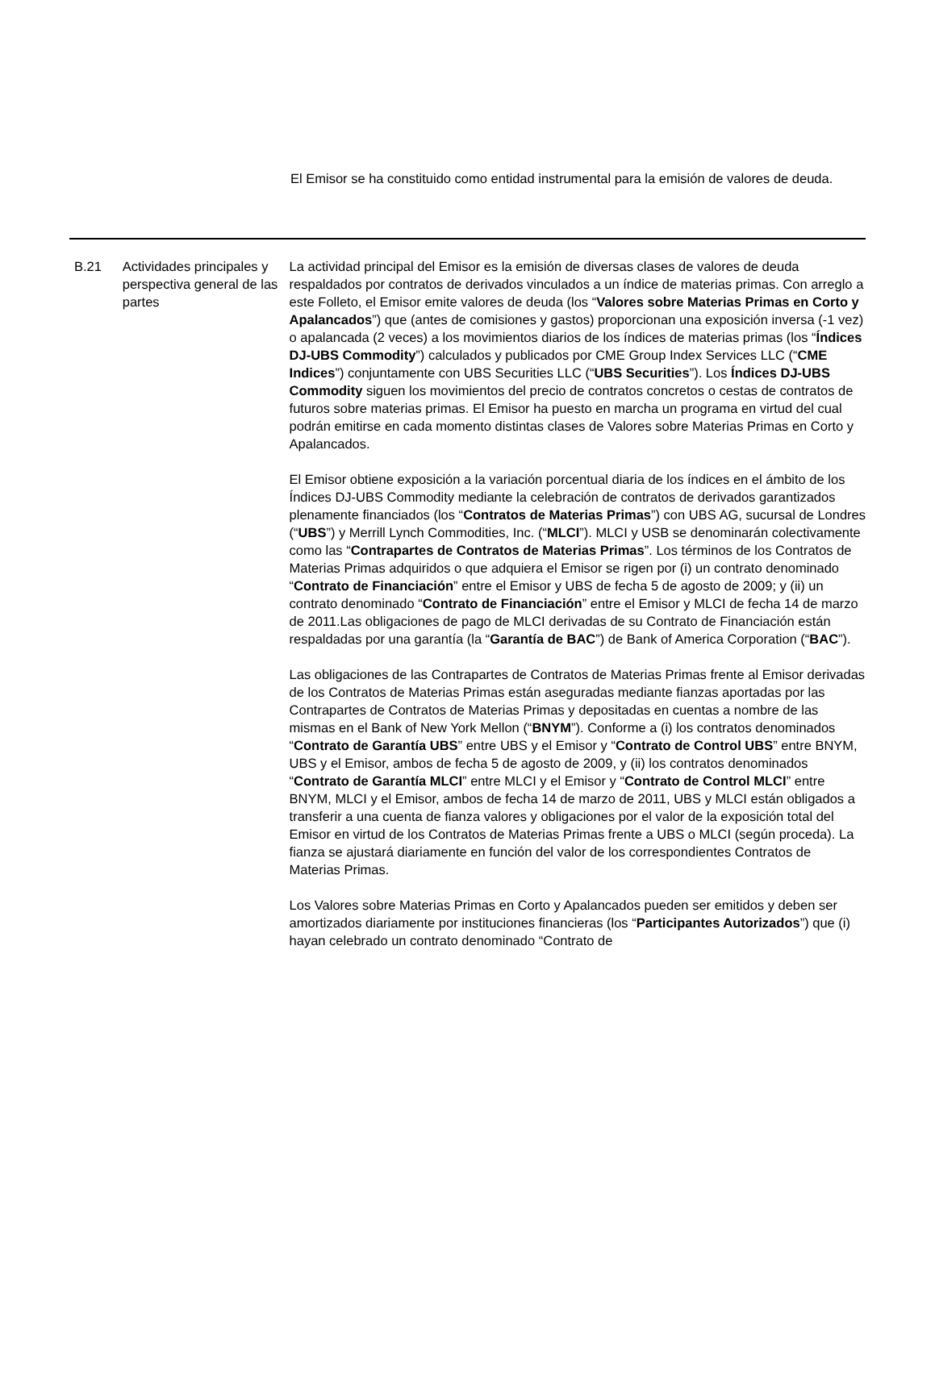El Emisor se ha constituido como entidad instrumental para la emisión de valores de deuda.
| B.21 | Actividades principales y perspectiva general de las partes | La actividad principal del Emisor es la emisión de diversas clases de valores de deuda respaldados por contratos de derivados vinculados a un índice de materias primas. Con arreglo a este Folleto, el Emisor emite valores de deuda (los “ Valores sobre Materias Primas en Corto y Apalancados ”) que (antes de comisiones y gastos) proporcionan una exposición inversa (-1 vez) o apalancada (2 veces) a los movimientos diarios de los índices de materias primas (los “ Índices DJ-UBS Commodity ”) calculados y publicados por CME Group Index Services LLC (“ CME Indices ”) conjuntamente con UBS Securities LLC (“ UBS Securities ”). Los Índices DJ-UBS Commodity siguen los movimientos del precio de contratos concretos o cestas de contratos de futuros sobre materias primas. El Emisor ha puesto en marcha un programa en virtud del cual podrán emitirse en cada momento distintas clases de Valores sobre Materias Primas en Corto y Apalancados. El Emisor obtiene exposición a la variación porcentual diaria de los índices en el ámbito de los Índices DJ-UBS Commodity mediante la celebración de contratos de derivados garantizados plenamente financiados (los “ Contratos de Materias Primas ”) con UBS AG, sucursal de Londres (“ UBS ”) y Merrill Lynch Commodities, Inc. (“ MLCI ”). MLCI y USB se denominarán colectivamente como las “ Contrapartes de Contratos de Materias Primas ”. Los términos de los Contratos de Materias Primas adquiridos o que adquiera el Emisor se rigen por (i) un contrato denominado “ Contrato de Financiación ” entre el Emisor y UBS de fecha 5 de agosto de 2009; y (ii) un contrato denominado “ Contrato de Financiación ” entre el Emisor y MLCI de fecha 14 de marzo de 2011.Las obligaciones de pago de MLCI derivadas de su Contrato de Financiación están respaldadas por una garantía (la “ Garantía de BAC ”) de Bank of America Corporation (“ BAC ”). Las obligaciones de las Contrapartes de Contratos de Materias Primas frente al Emisor derivadas de los Contratos de Materias Primas están aseguradas mediante fianzas aportadas por las Contrapartes de Contratos de Materias Primas y depositadas en cuentas a nombre de las mismas en el Bank of New York Mellon (“ BNYM ”). Conforme a (i) los contratos denominados “ Contrato de Garantía UBS ” entre UBS y el Emisor y “ Contrato de Control UBS ” entre BNYM, UBS y el Emisor, ambos de fecha 5 de agosto de 2009, y (ii) los contratos denominados “ Contrato de Garantía MLCI ” entre MLCI y el Emisor y “ Contrato de Control MLCI ” entre BNYM, MLCI y el Emisor, ambos de fecha 14 de marzo de 2011, UBS y MLCI están obligados a transferir a una cuenta de fianza valores y obligaciones por el valor de la exposición total del Emisor en virtud de los Contratos de Materias Primas frente a UBS o MLCI (según proceda). La fianza se ajustará diariamente en función del valor de los correspondientes Contratos de Materias Primas. Los Valores sobre Materias Primas en Corto y Apalancados pueden ser emitidos y deben ser amortizados diariamente por instituciones financieras (los “ Participantes Autorizados ”) que (i) hayan celebrado un contrato denominado “Contrato de |